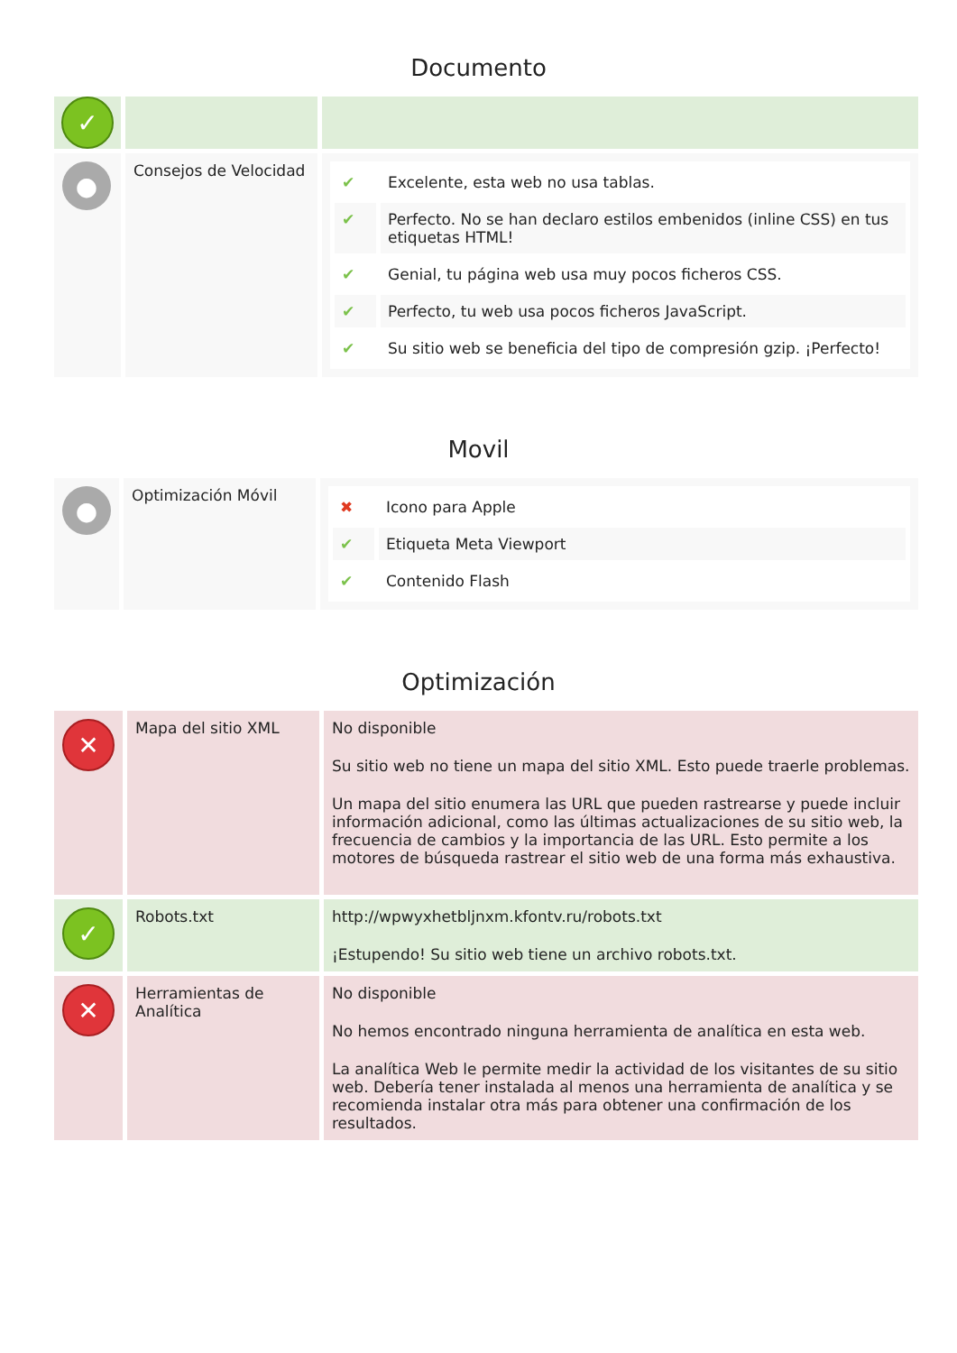Documento
| ✓ | | |
| ● | Consejos de Velocidad | / ✔ / Excelente, esta web no usa tablas. / / ✔ / Perfecto. No se han declaro estilos embenidos (inline CSS) en tus etiquetas HTML! / / ✔ / Genial, tu página web usa muy pocos ficheros CSS. / / ✔ / Perfecto, tu web usa pocos ficheros JavaScript. / / ✔ / Su sitio web se beneficia del tipo de compresión gzip. ¡Perfecto! / |
Movil
| ● | Optimización Móvil | / ✖ / Icono para Apple / / ✔ / Etiqueta Meta Viewport / / ✔ / Contenido Flash / |
Optimización
| ✕ | Mapa del sitio XML | No disponible Su sitio web no tiene un mapa del sitio XML. Esto puede traerle problemas. Un mapa del sitio enumera las URL que pueden rastrearse y puede incluir información adicional, como las últimas actualizaciones de su sitio web, la frecuencia de cambios y la importancia de las URL. Esto permite a los motores de búsqueda rastrear el sitio web de una forma más exhaustiva. |
| ✓ | Robots.txt | http://wpwyxhetbljnxm.kfontv.ru/robots.txt ¡Estupendo! Su sitio web tiene un archivo robots.txt. |
| ✕ | Herramientas de Analítica | No disponible No hemos encontrado ninguna herramienta de analítica en esta web. La analítica Web le permite medir la actividad de los visitantes de su sitio web. Debería tener instalada al menos una herramienta de analítica y se recomienda instalar otra más para obtener una confirmación de los resultados. |